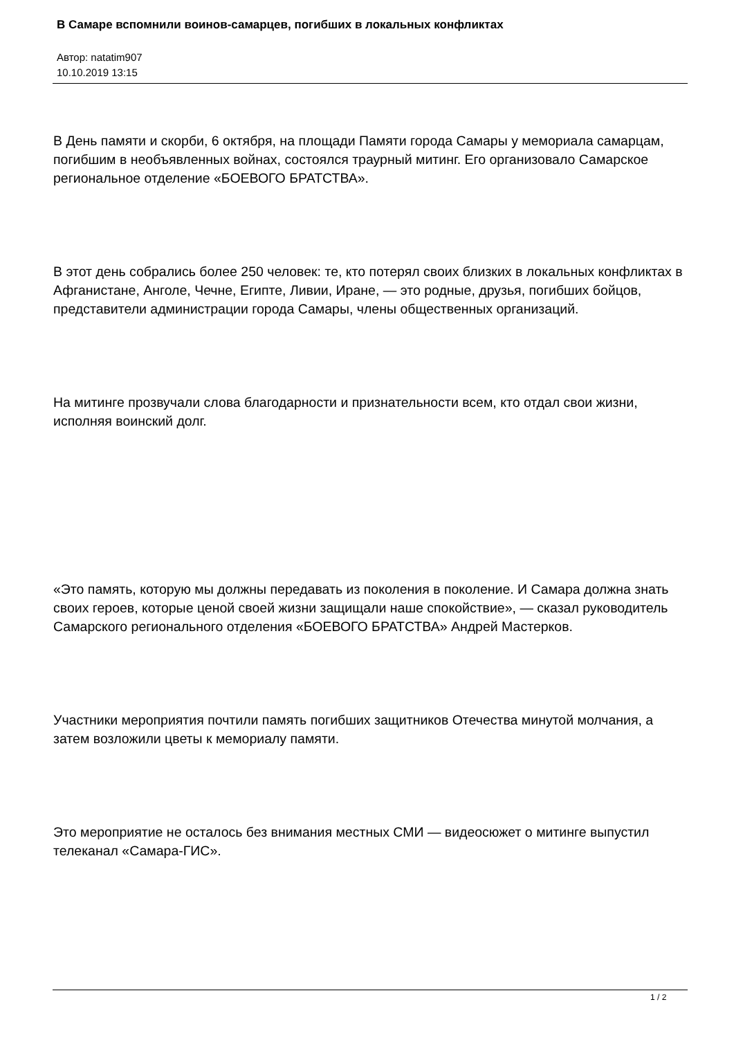В Самаре вспомнили воинов-самарцев, погибших в локальных конфликтах
Автор: natatim907
10.10.2019 13:15
В День памяти и скорби, 6 октября, на площади Памяти города Самары у мемориала самарцам, погибшим в необъявленных войнах, состоялся траурный митинг. Его организовало Самарское региональное отделение «БОЕВОГО БРАТСТВА».
В этот день собрались более 250 человек: те, кто потерял своих близких в локальных конфликтах в Афганистане, Анголе, Чечне, Египте, Ливии, Иране, — это родные, друзья, погибших бойцов, представители администрации города Самары, члены общественных организаций.
На митинге прозвучали слова благодарности и признательности всем, кто отдал свои жизни, исполняя воинский долг.
«Это память, которую мы должны передавать из поколения в поколение. И Самара должна знать своих героев, которые ценой своей жизни защищали наше спокойствие», — сказал руководитель Самарского регионального отделения «БОЕВОГО БРАТСТВА» Андрей Мастерков.
Участники мероприятия почтили память погибших защитников Отечества минутой молчания, а затем возложили цветы к мемориалу памяти.
Это мероприятие не осталось без внимания местных СМИ — видеосюжет о митинге выпустил телеканал «Самара-ГИС».
1 / 2